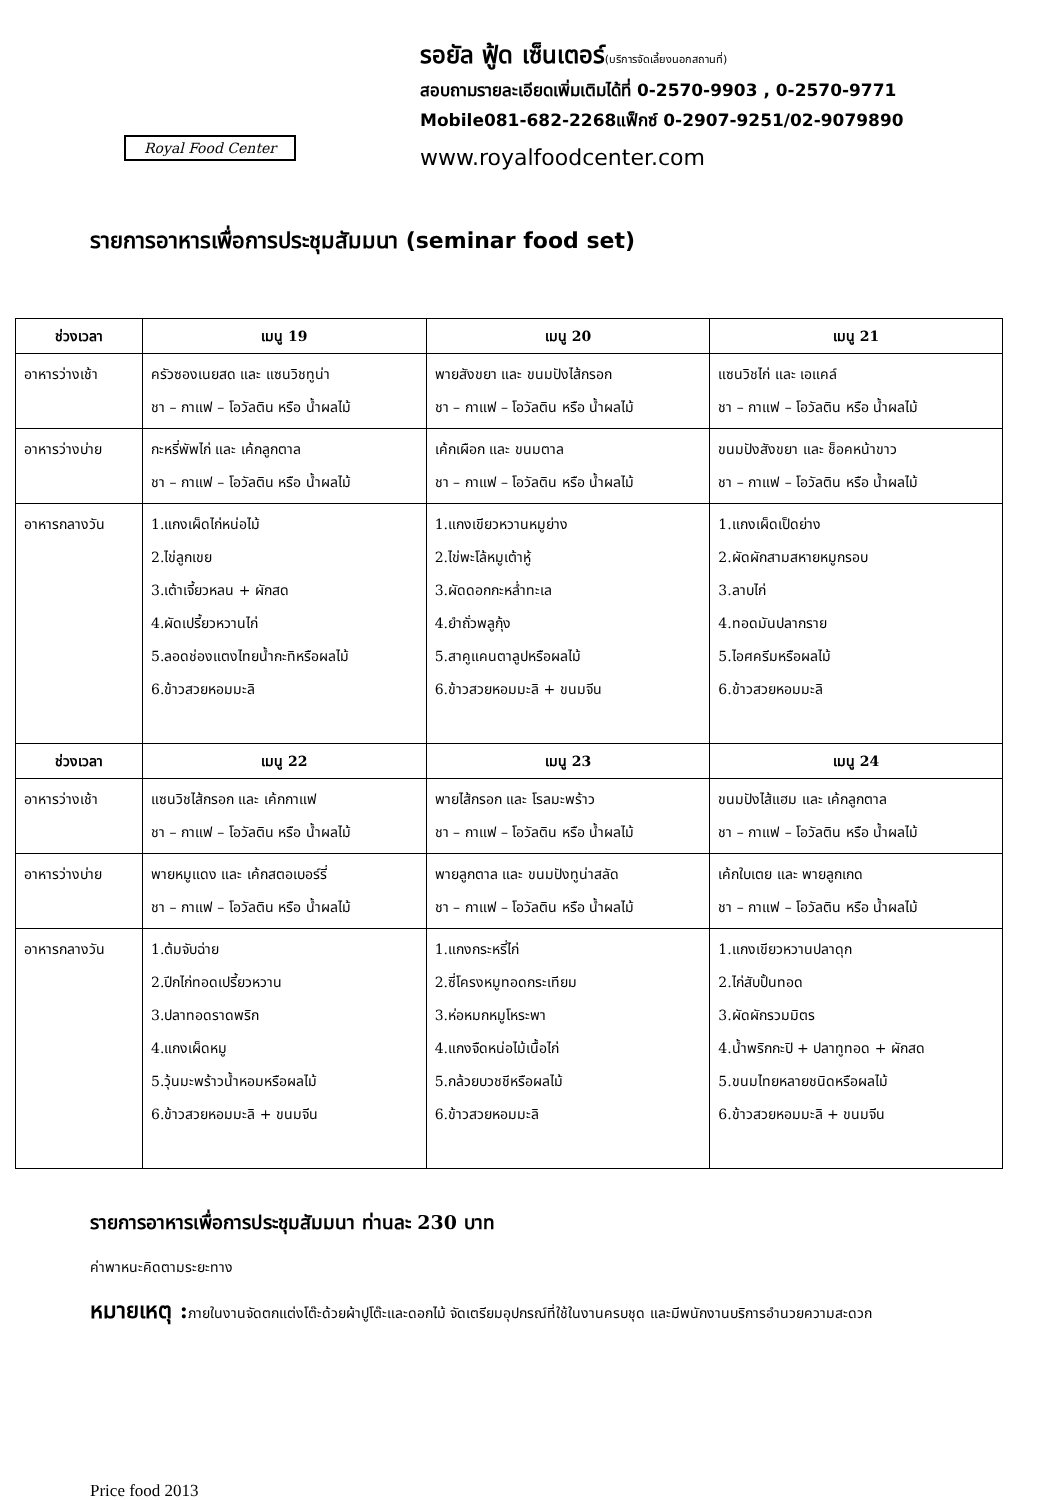Royal Food Center
รอยัล ฟู้ด เซ็นเตอร์(บริการจัดเลี้ยงนอกสถานที่)
สอบถามรายละเอียดเพิ่มเติมได้ที่ 0-2570-9903 , 0-2570-9771
Mobile081-682-2268แฟ็กซ์ 0-2907-9251/02-9079890
www.royalfoodcenter.com
รายการอาหารเพื่อการประชุมสัมมนา (seminar food set)
| ช่วงเวลา | เมนู 19 | เมนู 20 | เมนู 21 |
| --- | --- | --- | --- |
| อาหารว่างเช้า | ครัวซองเนยสด และ แซนวิชทูน่า ชา – กาแฟ – โอวัลติน หรือ น้ำผลไม้ | พายสังขยา และ ขนมปังไส้กรอก ชา – กาแฟ – โอวัลติน หรือ น้ำผลไม้ | แซนวิชไก่ และ เอแคล์ ชา – กาแฟ – โอวัลติน หรือ น้ำผลไม้ |
| อาหารว่างบ่าย | กะหรี่พัพไก่ และ เค้กลูกตาล ชา – กาแฟ – โอวัลติน หรือ น้ำผลไม้ | เค้กเผือก และ ขนมตาล ชา – กาแฟ – โอวัลติน หรือ น้ำผลไม้ | ขนมปังสังขยา และ ช็อคหน้าขาว ชา – กาแฟ – โอวัลติน หรือ น้ำผลไม้ |
| อาหารกลางวัน | 1.แกงเผ็ดไก่หน่อไม้ 2.ไข่ลูกเขย 3.เต้าเจี้ยวหลน + ผักสด 4.ผัดเปรี้ยวหวานไก่ 5.ลอดช่องแตงไทยน้ำกะทิหรือผลไม้ 6.ข้าวสวยหอมมะลิ | 1.แกงเขียวหวานหมูย่าง 2.ไข่พะโล้หมูเต้าหู้ 3.ผัดดอกกะหล่ำทะเล 4.ยำถั่วพลูกุ้ง 5.สาคูแคนตาลูปหรือผลไม้ 6.ข้าวสวยหอมมะลิ + ขนมจีน | 1.แกงเผ็ดเป็ดย่าง 2.ผัดผักสามสหายหมูกรอบ 3.ลาบไก่ 4.ทอดมันปลากราย 5.ไอศครีมหรือผลไม้ 6.ข้าวสวยหอมมะลิ |
| ช่วงเวลา | เมนู 22 | เมนู 23 | เมนู 24 |
| อาหารว่างเช้า | แซนวิชไส้กรอก และ เค้กกาแฟ ชา – กาแฟ – โอวัลติน หรือ น้ำผลไม้ | พายไส้กรอก และ โรลมะพร้าว ชา – กาแฟ – โอวัลติน หรือ น้ำผลไม้ | ขนมปังไส้แฮม และ เค้กลูกตาล ชา – กาแฟ – โอวัลติน หรือ น้ำผลไม้ |
| อาหารว่างบ่าย | พายหมูแดง และ เค้กสตอเบอร์รี่ ชา – กาแฟ – โอวัลติน หรือ น้ำผลไม้ | พายลูกตาล และ ขนมปังทูน่าสลัด ชา – กาแฟ – โอวัลติน หรือ น้ำผลไม้ | เค้กใบเตย และ พายลูกเกด ชา – กาแฟ – โอวัลติน หรือ น้ำผลไม้ |
| อาหารกลางวัน | 1.ต้มจับฉ่าย 2.ปีกไก่ทอดเปรี้ยวหวาน 3.ปลาทอดราดพริก 4.แกงเผ็ดหมู 5.วุ้นมะพร้าวน้ำหอมหรือผลไม้ 6.ข้าวสวยหอมมะลิ + ขนมจีน | 1.แกงกระหรี่ไก่ 2.ซี่โครงหมูทอดกระเทียม 3.ห่อหมกหมูโหระพา 4.แกงจืดหน่อไม้เนื้อไก่ 5.กล้วยบวชชีหรือผลไม้ 6.ข้าวสวยหอมมะลิ | 1.แกงเขียวหวานปลาดุก 2.ไก่สับปั้นทอด 3.ผัดผักรวมมิตร 4.น้ำพริกกะปิ + ปลาทูทอด + ผักสด 5.ขนมไทยหลายชนิดหรือผลไม้ 6.ข้าวสวยหอมมะลิ + ขนมจีน |
รายการอาหารเพื่อการประชุมสัมมนา ท่านละ 230 บาท
ค่าพาหนะคิดตามระยะทาง
หมายเหตุ : ภายในงานจัดตกแต่งโต๊ะด้วยผ้าปูโต๊ะและดอกไม้ จัดเตรียมอุปกรณ์ที่ใช้ในงานครบชุด และมีพนักงานบริการอำนวยความสะดวก
Price food 2013